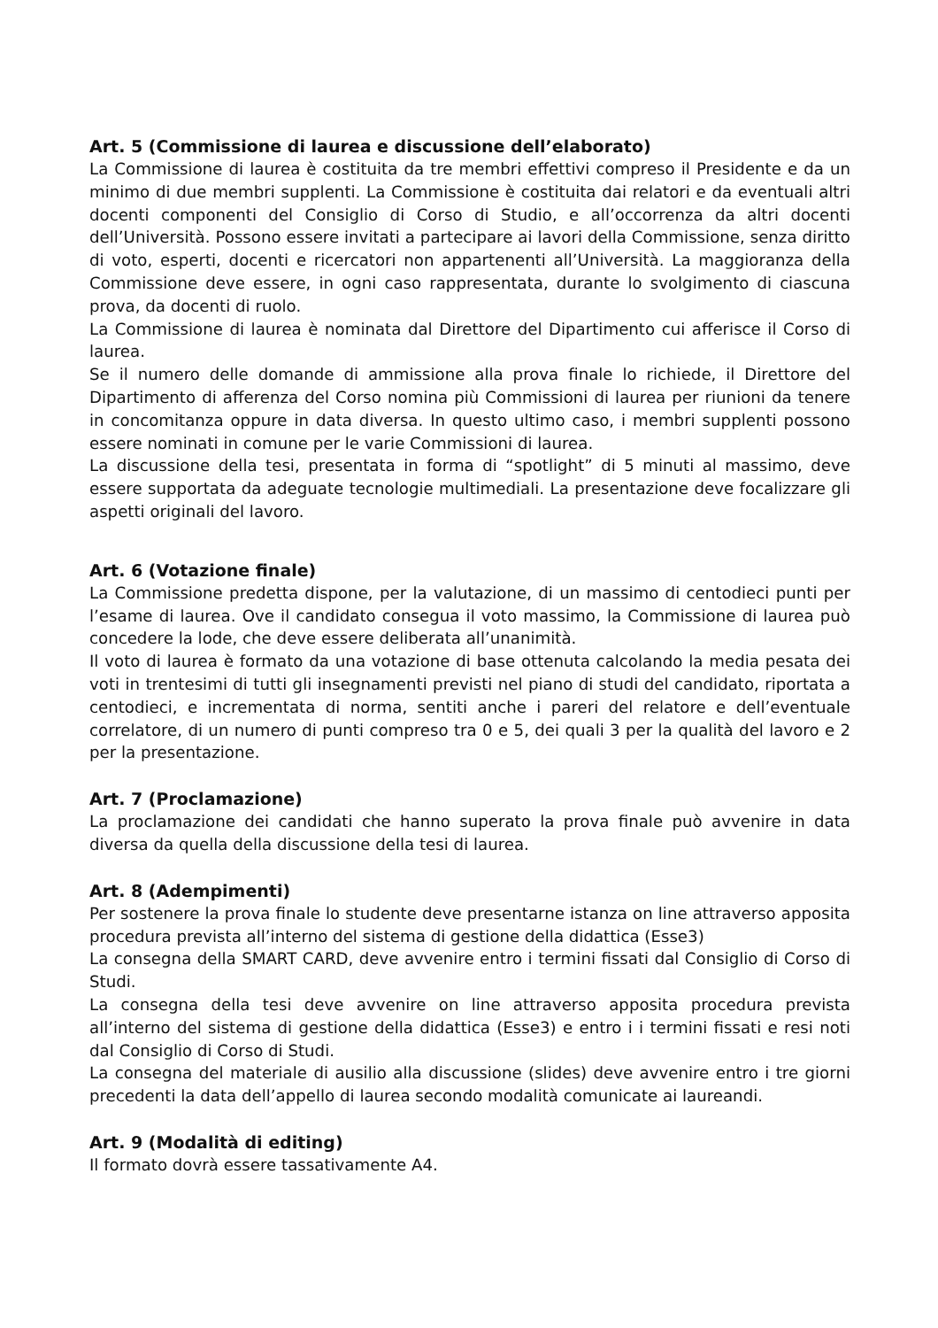Art. 5 (Commissione di laurea e discussione dell’elaborato)
La Commissione di laurea è costituita da tre membri effettivi compreso il Presidente e da un minimo di due membri supplenti. La Commissione è costituita dai relatori e da eventuali altri docenti componenti del Consiglio di Corso di Studio, e all’occorrenza da altri docenti dell’Università. Possono essere invitati a partecipare ai lavori della Commissione, senza diritto di voto, esperti, docenti e ricercatori non appartenenti all’Università. La maggioranza della Commissione deve essere, in ogni caso rappresentata, durante lo svolgimento di ciascuna prova, da docenti di ruolo.
La Commissione di laurea è nominata dal Direttore del Dipartimento cui afferisce il Corso di laurea.
Se il numero delle domande di ammissione alla prova finale lo richiede, il Direttore del Dipartimento di afferenza del Corso nomina più Commissioni di laurea per riunioni da tenere in concomitanza oppure in data diversa. In questo ultimo caso, i membri supplenti possono essere nominati in comune per le varie Commissioni di laurea.
La discussione della tesi, presentata in forma di “spotlight” di 5 minuti al massimo, deve essere supportata da adeguate tecnologie multimediali. La presentazione deve focalizzare gli aspetti originali del lavoro.
Art. 6 (Votazione finale)
La Commissione predetta dispone, per la valutazione, di un massimo di centodieci punti per l’esame di laurea. Ove il candidato consegua il voto massimo, la Commissione di laurea può concedere la lode, che deve essere deliberata all’unanimità.
Il voto di laurea è formato da una votazione di base ottenuta calcolando la media pesata dei voti in trentesimi di tutti gli insegnamenti previsti nel piano di studi del candidato, riportata a centodieci, e incrementata di norma, sentiti anche i pareri del relatore e dell’eventuale correlatore, di un numero di punti compreso tra 0 e 5, dei quali 3 per la qualità del lavoro e 2 per la presentazione.
Art. 7 (Proclamazione)
La proclamazione dei candidati che hanno superato la prova finale può avvenire in data diversa da quella della discussione della tesi di laurea.
Art. 8 (Adempimenti)
Per sostenere la prova finale lo studente deve presentarne istanza on line attraverso apposita procedura prevista all’interno del sistema di gestione della didattica (Esse3)
La consegna della SMART CARD, deve avvenire entro i termini fissati dal Consiglio di Corso di Studi.
La consegna della tesi deve avvenire on line attraverso apposita procedura prevista all’interno del sistema di gestione della didattica (Esse3) e entro i i termini fissati e resi noti dal Consiglio di Corso di Studi.
La consegna del materiale di ausilio alla discussione (slides) deve avvenire entro i tre giorni precedenti la data dell’appello di laurea secondo modalità comunicate ai laureandi.
Art. 9 (Modalità di editing)
Il formato dovrà essere tassativamente A4.